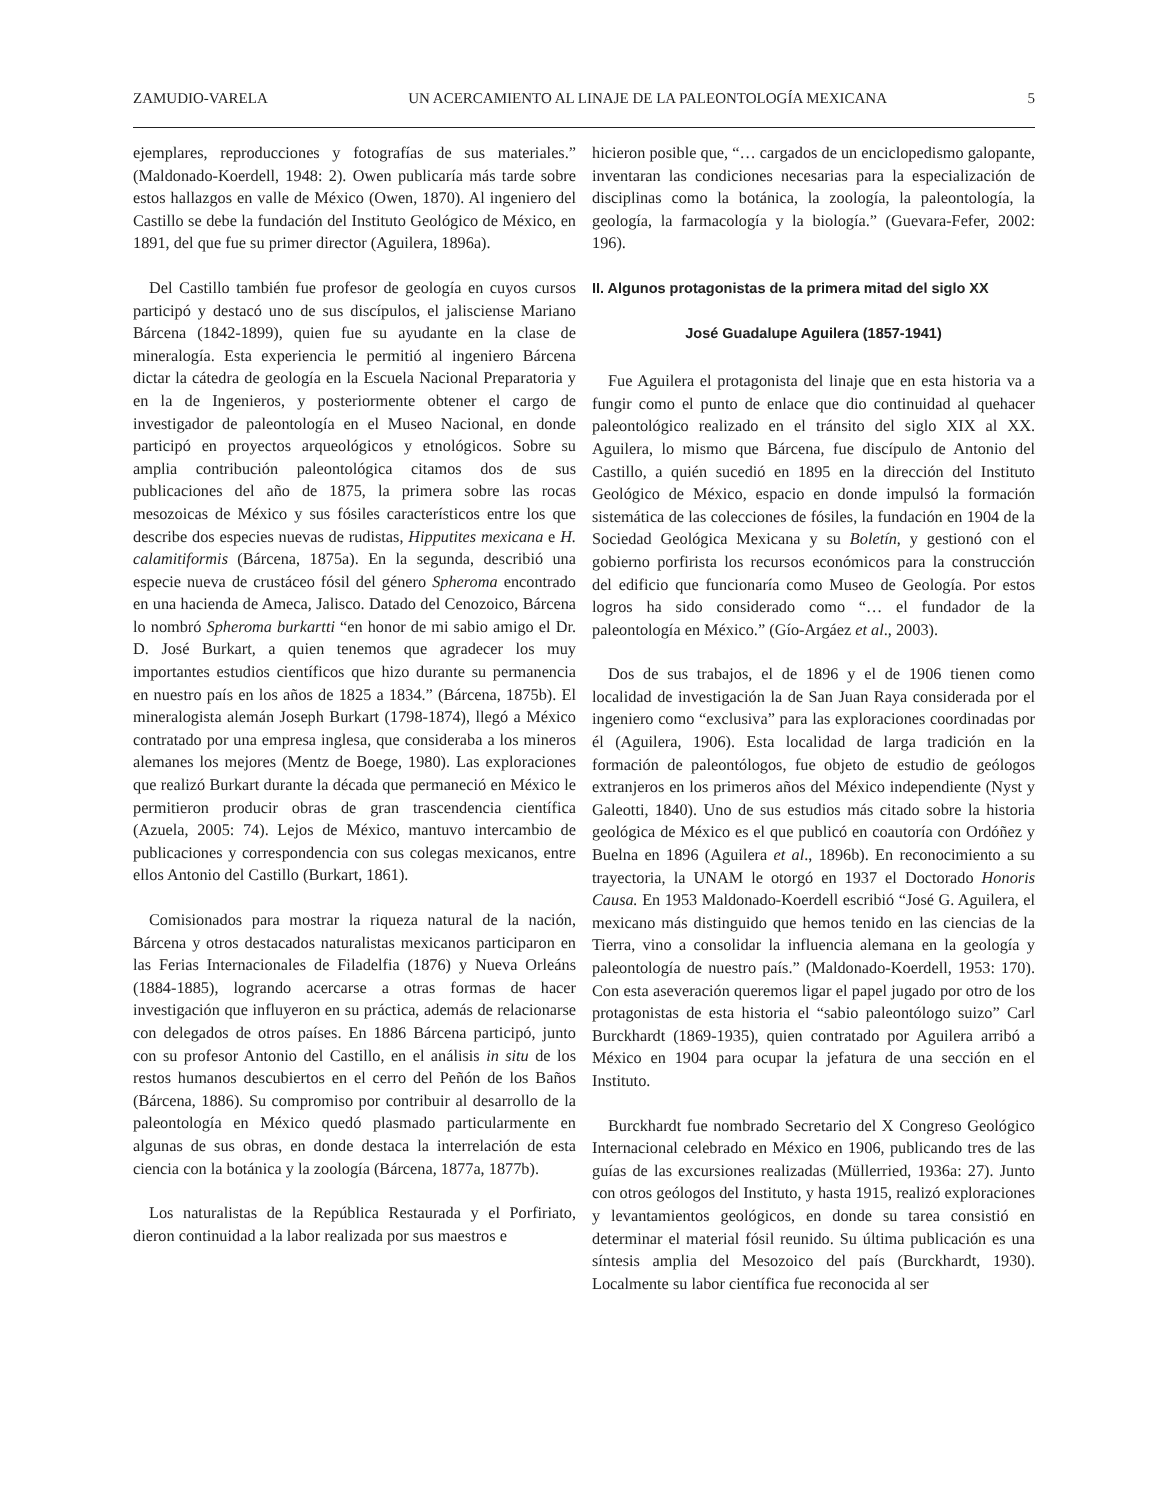ZAMUDIO-VARELA UN ACERCAMIENTO AL LINAJE DE LA PALEONTOLOGÍA MEXICANA 5
ejemplares, reproducciones y fotografías de sus materiales.” (Maldonado-Koerdell, 1948: 2). Owen publicaría más tarde sobre estos hallazgos en valle de México (Owen, 1870). Al ingeniero del Castillo se debe la fundación del Instituto Geológico de México, en 1891, del que fue su primer director (Aguilera, 1896a).
Del Castillo también fue profesor de geología en cuyos cursos participó y destacó uno de sus discípulos, el jalisciense Mariano Bárcena (1842-1899), quien fue su ayudante en la clase de mineralogía. Esta experiencia le permitió al ingeniero Bárcena dictar la cátedra de geología en la Escuela Nacional Preparatoria y en la de Ingenieros, y posteriormente obtener el cargo de investigador de paleontología en el Museo Nacional, en donde participó en proyectos arqueológicos y etnológicos. Sobre su amplia contribución paleontológica citamos dos de sus publicaciones del año de 1875, la primera sobre las rocas mesozoicas de México y sus fósiles característicos entre los que describe dos especies nuevas de rudistas, Hipputites mexicana e H. calamitiformis (Bárcena, 1875a). En la segunda, describió una especie nueva de crustáceo fósil del género Spheroma encontrado en una hacienda de Ameca, Jalisco. Datado del Cenozoico, Bárcena lo nombró Spheroma burkartti “en honor de mi sabio amigo el Dr. D. José Burkart, a quien tenemos que agradecer los muy importantes estudios científicos que hizo durante su permanencia en nuestro país en los años de 1825 a 1834.” (Bárcena, 1875b). El mineralogista alemán Joseph Burkart (1798-1874), llegó a México contratado por una empresa inglesa, que consideraba a los mineros alemanes los mejores (Mentz de Boege, 1980). Las exploraciones que realizó Burkart durante la década que permaneció en México le permitieron producir obras de gran trascendencia científica (Azuela, 2005: 74). Lejos de México, mantuvo intercambio de publicaciones y correspondencia con sus colegas mexicanos, entre ellos Antonio del Castillo (Burkart, 1861).
Comisionados para mostrar la riqueza natural de la nación, Bárcena y otros destacados naturalistas mexicanos participaron en las Ferias Internacionales de Filadelfia (1876) y Nueva Orleáns (1884-1885), logrando acercarse a otras formas de hacer investigación que influyeron en su práctica, además de relacionarse con delegados de otros países. En 1886 Bárcena participó, junto con su profesor Antonio del Castillo, en el análisis in situ de los restos humanos descubiertos en el cerro del Peñón de los Baños (Bárcena, 1886). Su compromiso por contribuir al desarrollo de la paleontología en México quedó plasmado particularmente en algunas de sus obras, en donde destaca la interrelación de esta ciencia con la botánica y la zoología (Bárcena, 1877a, 1877b).
Los naturalistas de la República Restaurada y el Porfiriato, dieron continuidad a la labor realizada por sus maestros e
hicieron posible que, “… cargados de un enciclopedismo galopante, inventaran las condiciones necesarias para la especialización de disciplinas como la botánica, la zoología, la paleontología, la geología, la farmacología y la biología.” (Guevara-Fefer, 2002: 196).
II. Algunos protagonistas de la primera mitad del siglo XX
José Guadalupe Aguilera (1857-1941)
Fue Aguilera el protagonista del linaje que en esta historia va a fungir como el punto de enlace que dio continuidad al quehacer paleontológico realizado en el tránsito del siglo XIX al XX. Aguilera, lo mismo que Bárcena, fue discípulo de Antonio del Castillo, a quién sucedió en 1895 en la dirección del Instituto Geológico de México, espacio en donde impulsó la formación sistemática de las colecciones de fósiles, la fundación en 1904 de la Sociedad Geológica Mexicana y su Boletín, y gestionó con el gobierno porfirista los recursos económicos para la construcción del edificio que funcionaría como Museo de Geología. Por estos logros ha sido considerado como “… el fundador de la paleontología en México.” (Gío-Argáez et al., 2003).
Dos de sus trabajos, el de 1896 y el de 1906 tienen como localidad de investigación la de San Juan Raya considerada por el ingeniero como “exclusiva” para las exploraciones coordinadas por él (Aguilera, 1906). Esta localidad de larga tradición en la formación de paleontólogos, fue objeto de estudio de geólogos extranjeros en los primeros años del México independiente (Nyst y Galeotti, 1840). Uno de sus estudios más citado sobre la historia geológica de México es el que publicó en coautoría con Ordóñez y Buelna en 1896 (Aguilera et al., 1896b). En reconocimiento a su trayectoria, la UNAM le otorgó en 1937 el Doctorado Honoris Causa. En 1953 Maldonado-Koerdell escribió “José G. Aguilera, el mexicano más distinguido que hemos tenido en las ciencias de la Tierra, vino a consolidar la influencia alemana en la geología y paleontología de nuestro país.” (Maldonado-Koerdell, 1953: 170). Con esta aseveración queremos ligar el papel jugado por otro de los protagonistas de esta historia el “sabio paleontólogo suizo” Carl Burckhardt (1869-1935), quien contratado por Aguilera arribó a México en 1904 para ocupar la jefatura de una sección en el Instituto.
Burckhardt fue nombrado Secretario del X Congreso Geológico Internacional celebrado en México en 1906, publicando tres de las guías de las excursiones realizadas (Müllerried, 1936a: 27). Junto con otros geólogos del Instituto, y hasta 1915, realizó exploraciones y levantamientos geológicos, en donde su tarea consistió en determinar el material fósil reunido. Su última publicación es una síntesis amplia del Mesozoico del país (Burckhardt, 1930). Localmente su labor científica fue reconocida al ser